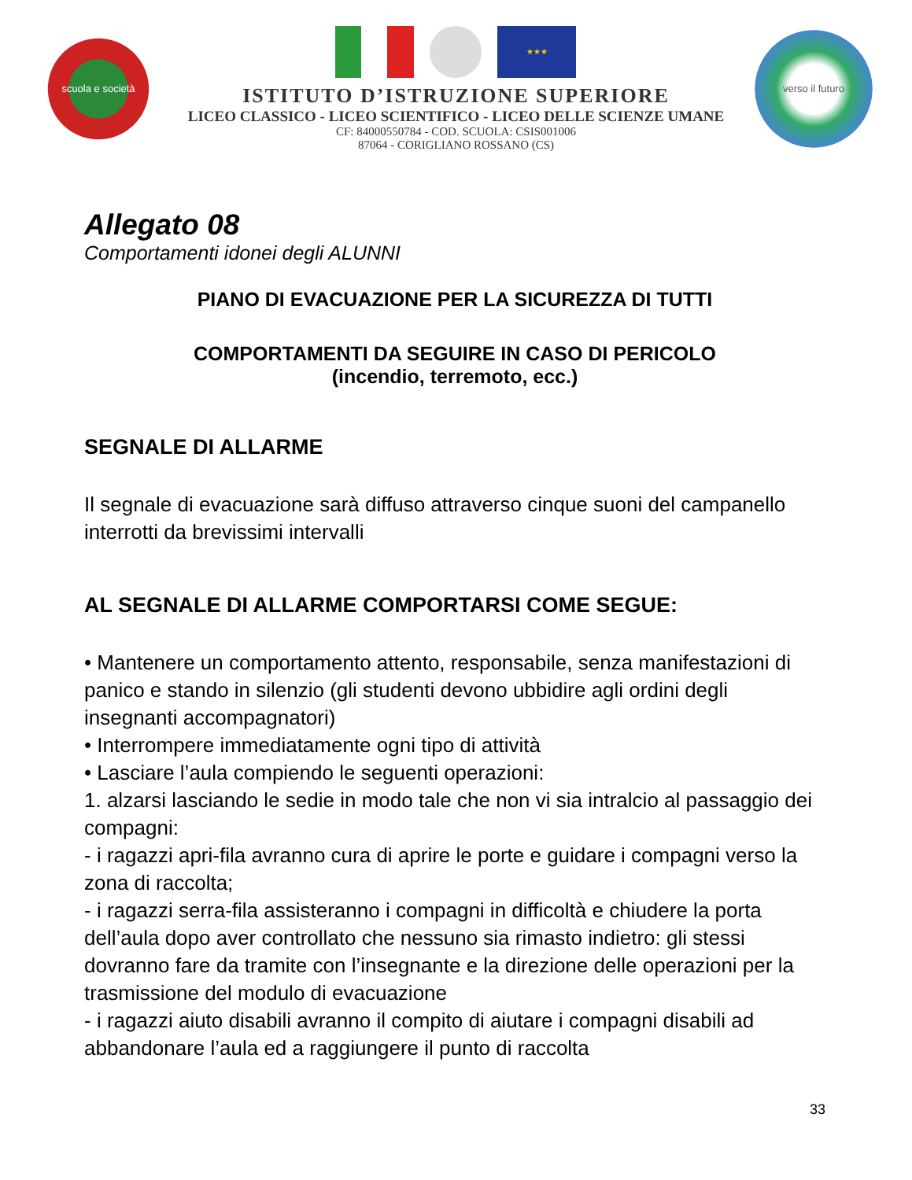scuola e società
★★★
ISTITUTO D’ISTRUZIONE SUPERIORE
LICEO CLASSICO - LICEO SCIENTIFICO - LICEO DELLE SCIENZE UMANE
CF: 84000550784 - COD. SCUOLA: CSIS001006
87064 - CORIGLIANO ROSSANO (CS)
verso il futuro
Allegato 08
Comportamenti idonei degli ALUNNI
PIANO DI EVACUAZIONE PER LA SICUREZZA DI TUTTI
COMPORTAMENTI DA SEGUIRE IN CASO DI PERICOLO
(incendio, terremoto, ecc.)
SEGNALE DI ALLARME
Il segnale di evacuazione sarà diffuso attraverso cinque suoni del campanello interrotti da brevissimi intervalli
AL SEGNALE DI ALLARME COMPORTARSI COME SEGUE:
• Mantenere un comportamento attento, responsabile, senza manifestazioni di panico e stando in silenzio (gli studenti devono ubbidire agli ordini degli insegnanti accompagnatori)
• Interrompere immediatamente ogni tipo di attività
• Lasciare l’aula compiendo le seguenti operazioni:
1. alzarsi lasciando le sedie in modo tale che non vi sia intralcio al passaggio dei compagni:
- i ragazzi apri-fila avranno cura di aprire le porte e guidare i compagni verso la zona di raccolta;
- i ragazzi serra-fila assisteranno i compagni in difficoltà e chiudere la porta dell’aula dopo aver controllato che nessuno sia rimasto indietro: gli stessi dovranno fare da tramite con l’insegnante e la direzione delle operazioni per la trasmissione del modulo di evacuazione
- i ragazzi aiuto disabili avranno il compito di aiutare i compagni disabili ad abbandonare l’aula ed a raggiungere il punto di raccolta
33